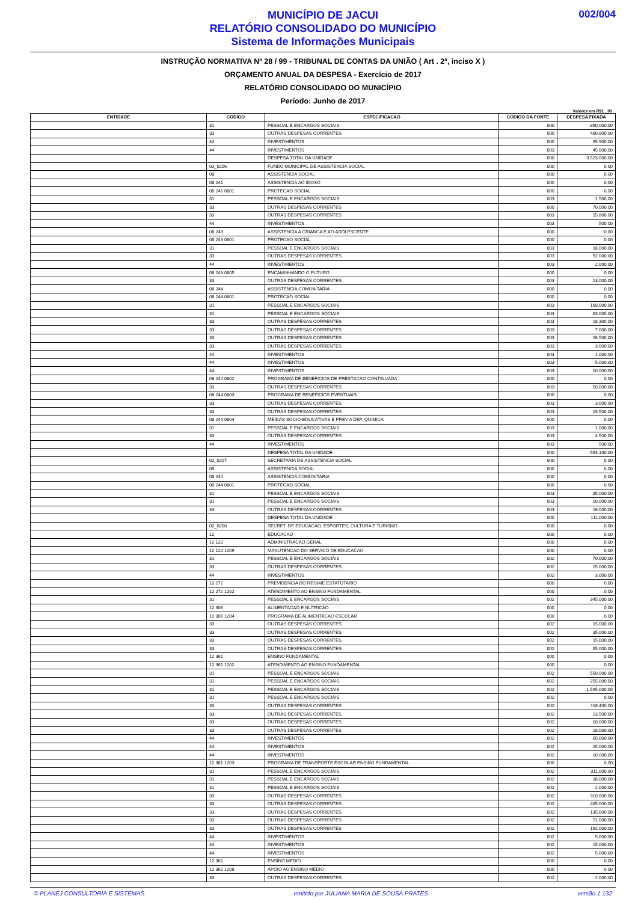MUNICÍPIO DE JACUI
RELATÓRIO CONSOLIDADO DO MUNICÍPIO
Sistema de Informações Municipais
002/004
INSTRUÇÃO NORMATIVA Nº 28 / 99 - TRIBUNAL DE CONTAS DA UNIÃO ( Art . 2º, inciso X )
ORÇAMENTO ANUAL DA DESPESA - Exercício de 2017
RELATÓRIO CONSOLIDADO DO MUNICÍPIO
Período: Junho de 2017
Valores em R$1 , 00
| ENTIDADE | CODIGO | ESPECIFICACAO | CODIGO DA FONTE | DESPESA FIXADA |
| --- | --- | --- | --- | --- |
| | 31 | PESSOAL E ENCARGOS SOCIAIS | 000 | 890.000,00 |
| | 33 | OUTRAS DESPESAS CORRENTES | 000 | 480.800,00 |
| | 44 | INVESTIMENTOS | 000 | 95.900,00 |
| | 44 | INVESTIMENTOS | 003 | 45.000,00 |
| | | DESPESA TOTAL DA UNIDADE | 000 | 3.523.000,00 |
| | 02_0206 | FUNDO MUNICIPAL DE ASSISTENCIA SOCIAL | 000 | 0,00 |
| | 08 | ASSISTENCIA SOCIAL | 000 | 0,00 |
| | 08 241 | ASSISTENCIA AO IDOSO | 000 | 0,00 |
| | 08 241 0801 | PROTECAO SOCIAL | 000 | 0,00 |
| | 31 | PESSOAL E ENCARGOS SOCIAIS | 003 | 1.500,00 |
| | 33 | OUTRAS DESPESAS CORRENTES | 000 | 70.000,00 |
| | 33 | OUTRAS DESPESAS CORRENTES | 003 | 15.800,00 |
| | 44 | INVESTIMENTOS | 003 | 500,00 |
| | 08 243 | ASSISTENCIA A CRIANCA E AO ADOLESCENTE | 000 | 0,00 |
| | 08 243 0801 | PROTECAO SOCIAL | 000 | 0,00 |
| | 31 | PESSOAL E ENCARGOS SOCIAIS | 003 | 18.000,00 |
| | 33 | OUTRAS DESPESAS CORRENTES | 003 | 92.000,00 |
| | 44 | INVESTIMENTOS | 003 | 2.000,00 |
| | 08 243 0805 | ENCAMINHANDO O FUTURO | 000 | 0,00 |
| | 33 | OUTRAS DESPESAS CORRENTES | 003 | 13.000,00 |
| | 08 244 | ASSISTENCIA COMUNITARIA | 000 | 0,00 |
| | 08 244 0801 | PROTECAO SOCIAL | 000 | 0,00 |
| | 31 | PESSOAL E ENCARGOS SOCIAIS | 003 | 168.000,00 |
| | 31 | PESSOAL E ENCARGOS SOCIAIS | 003 | 63.000,00 |
| | 33 | OUTRAS DESPESAS CORRENTES | 003 | 18.300,00 |
| | 33 | OUTRAS DESPESAS CORRENTES | 003 | 7.000,00 |
| | 33 | OUTRAS DESPESAS CORRENTES | 003 | 26.500,00 |
| | 33 | OUTRAS DESPESAS CORRENTES | 003 | 3.000,00 |
| | 44 | INVESTIMENTOS | 003 | 1.000,00 |
| | 44 | INVESTIMENTOS | 003 | 5.000,00 |
| | 44 | INVESTIMENTOS | 003 | 10.000,00 |
| | 08 244 0802 | PROGRAMA DE BENEFICIOS DE PRESTACAO CONTINUADA | 000 | 0,00 |
| | 33 | OUTRAS DESPESAS CORRENTES | 003 | 50.000,00 |
| | 08 244 0803 | PROGRAMA DE BENEFICIOS EVENTUAIS | 000 | 0,00 |
| | 33 | OUTRAS DESPESAS CORRENTES | 003 | 3.000,00 |
| | 33 | OUTRAS DESPESAS CORRENTES | 003 | 19.500,00 |
| | 08 244 0804 | MEIDAS SOCIO-EDUCATIVAS E PREV A DEP. QUIMICA | 000 | 0,00 |
| | 31 | PESSOAL E ENCARGOS SOCIAIS | 003 | 1.000,00 |
| | 33 | OUTRAS DESPESAS CORRENTES | 003 | 4.500,00 |
| | 44 | INVESTIMENTOS | 003 | 500,00 |
| | | DESPESA TOTAL DA UNIDADE | 000 | 593.100,00 |
| | 02_0207 | SECRETARIA DE ASSISTENCIA SOCIAL | 000 | 0,00 |
| | 08 | ASSISTENCIA SOCIAL | 000 | 0,00 |
| | 08 244 | ASSISTENCIA COMUNITARIA | 000 | 0,00 |
| | 08 244 0801 | PROTECAO SOCIAL | 000 | 0,00 |
| | 31 | PESSOAL E ENCARGOS SOCIAIS | 003 | 85.000,00 |
| | 31 | PESSOAL E ENCARGOS SOCIAIS | 003 | 10.000,00 |
| | 33 | OUTRAS DESPESAS CORRENTES | 003 | 16.000,00 |
| | | DESPESA TOTAL DA UNIDADE | 000 | 111.000,00 |
| | 02_0208 | SECRET. DE EDUCACAO, ESPORTES, CULTURA E TURISMO | 000 | 0,00 |
| | 12 | EDUCACAO | 000 | 0,00 |
| | 12 122 | ADMINISTRACAO GERAL | 000 | 0,00 |
| | 12 122 1209 | MANUTENCAO DO SERVICO DE EDUCACAO | 000 | 0,00 |
| | 31 | PESSOAL E ENCARGOS SOCIAIS | 002 | 70.000,00 |
| | 33 | OUTRAS DESPESAS CORRENTES | 002 | 15.000,00 |
| | 44 | INVESTIMENTOS | 002 | 3.000,00 |
| | 12 272 | PREVIDENCIA DO REGIME ESTATUTARIO | 000 | 0,00 |
| | 12 272 1202 | ATENDIMENTO AO ENSINO FUNDAMENTAL | 000 | 0,00 |
| | 31 | PESSOAL E ENCARGOS SOCIAIS | 002 | 345.000,00 |
| | 12 306 | ALIMENTACAO E NUTRICAO | 000 | 0,00 |
| | 12 306 1204 | PROGRAMA DE ALIMENTACAO ESCOLAR | 000 | 0,00 |
| | 33 | OUTRAS DESPESAS CORRENTES | 002 | 15.000,00 |
| | 33 | OUTRAS DESPESAS CORRENTES | 002 | 35.000,00 |
| | 33 | OUTRAS DESPESAS CORRENTES | 002 | 15.000,00 |
| | 33 | OUTRAS DESPESAS CORRENTES | 002 | 55.000,00 |
| | 12 361 | ENSINO FUNDAMENTAL | 000 | 0,00 |
| | 12 361 1202 | ATENDIMENTO AO ENSINO FUNDAMENTAL | 000 | 0,00 |
| | 31 | PESSOAL E ENCARGOS SOCIAIS | 002 | 550.000,00 |
| | 31 | PESSOAL E ENCARGOS SOCIAIS | 002 | 255.000,00 |
| | 31 | PESSOAL E ENCARGOS SOCIAIS | 002 | 1.595.000,00 |
| | 31 | PESSOAL E ENCARGOS SOCIAIS | 002 | 0,00 |
| | 33 | OUTRAS DESPESAS CORRENTES | 002 | 116.400,00 |
| | 33 | OUTRAS DESPESAS CORRENTES | 002 | 13.500,00 |
| | 33 | OUTRAS DESPESAS CORRENTES | 002 | 10.000,00 |
| | 33 | OUTRAS DESPESAS CORRENTES | 002 | 18.000,00 |
| | 44 | INVESTIMENTOS | 002 | 65.000,00 |
| | 44 | INVESTIMENTOS | 002 | 25.000,00 |
| | 44 | INVESTIMENTOS | 002 | 10.000,00 |
| | 12 361 1203 | PROGRAMA DE TRANSPORTE ESCOLAR ENSINO FUNDAMENTAL | 000 | 0,00 |
| | 31 | PESSOAL E ENCARGOS SOCIAIS | 002 | 311.000,00 |
| | 31 | PESSOAL E ENCARGOS SOCIAIS | 002 | 38.000,00 |
| | 31 | PESSOAL E ENCARGOS SOCIAIS | 002 | 2.000,00 |
| | 33 | OUTRAS DESPESAS CORRENTES | 002 | 310.800,00 |
| | 33 | OUTRAS DESPESAS CORRENTES | 002 | 405.000,00 |
| | 33 | OUTRAS DESPESAS CORRENTES | 002 | 135.000,00 |
| | 33 | OUTRAS DESPESAS CORRENTES | 002 | 51.000,00 |
| | 33 | OUTRAS DESPESAS CORRENTES | 002 | 192.000,00 |
| | 44 | INVESTIMENTOS | 002 | 5.000,00 |
| | 44 | INVESTIMENTOS | 002 | 15.000,00 |
| | 44 | INVESTIMENTOS | 002 | 5.000,00 |
| | 12 362 | ENSINO MEDIO | 000 | 0,00 |
| | 12 362 1208 | APOIO AO ENSINO MEDIO | 000 | 0,00 |
| | 33 | OUTRAS DESPESAS CORRENTES | 002 | 2.000,00 |
© PLANEJ CONSULTORIA E SISTEMAS emitido por JULIANA MARIA DE SOUSA PRATES versão 1.132